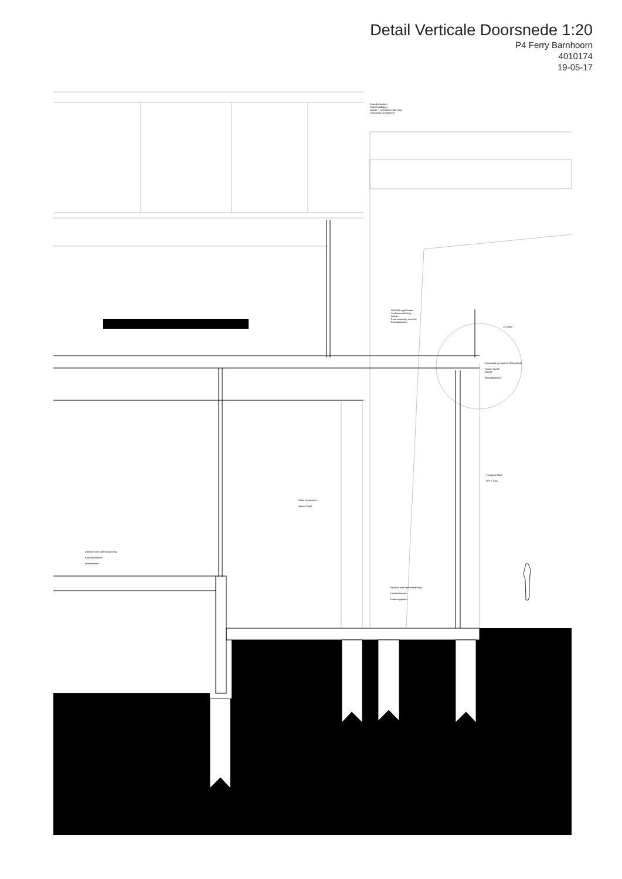Detail Verticale Doorsnede 1:20
P4 Ferry Barnhoorn
4010174
19-05-17
Kanaalplaatvloer
Halve hoedligger
Isolatie + vochtafwerende laag
Composiet gevelpaneel
500x500 tegels beton
Vochtwerende laag
Isolatie
Extra wapening overstek
Breedplaatvloer
1:5 detail
Composiet gevelpaneel (Betonlook)
Spacer (staal)
Isolatie
Breedplaatvloer
Vliesgevel Glas
HR++ Glas
Stalen kokerkolom
Houten Spant
Gietvloer met vloerverwarming
Kanaalplaatvloer
Isolatieplaten
Gietvloer met vloerverwarming
Combinatievloer
Funderingspalen